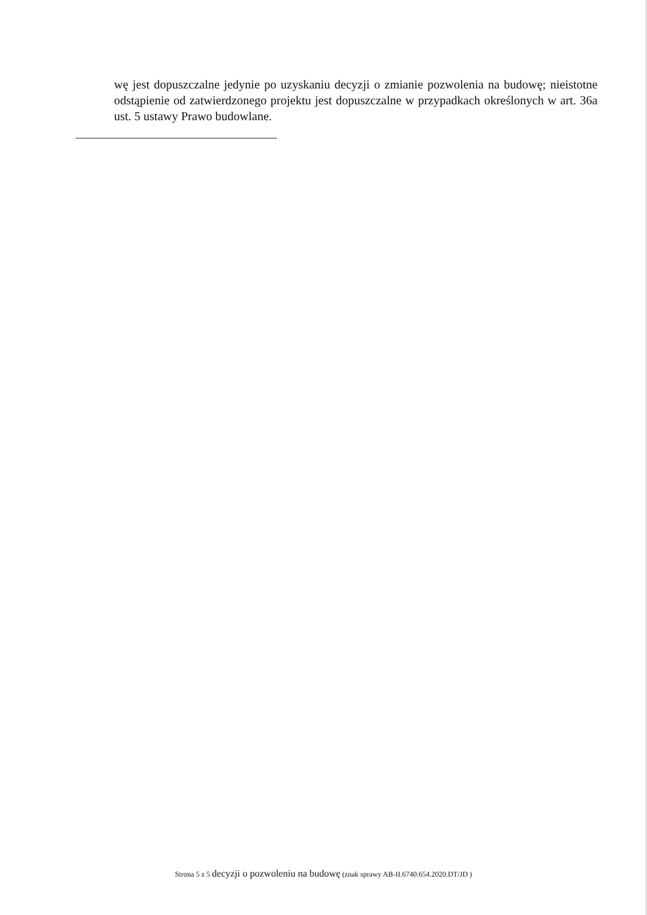wę jest dopuszczalne jedynie po uzyskaniu decyzji o zmianie pozwolenia na budowę; nieistotne odstąpienie od zatwierdzonego projektu jest dopuszczalne w przypadkach określonych w art. 36a ust. 5 ustawy Prawo budowlane.
Strona 5 z 5 decyzji o pozwoleniu na budowę (znak sprawy AB-II.6740.654.2020.DT/JD )